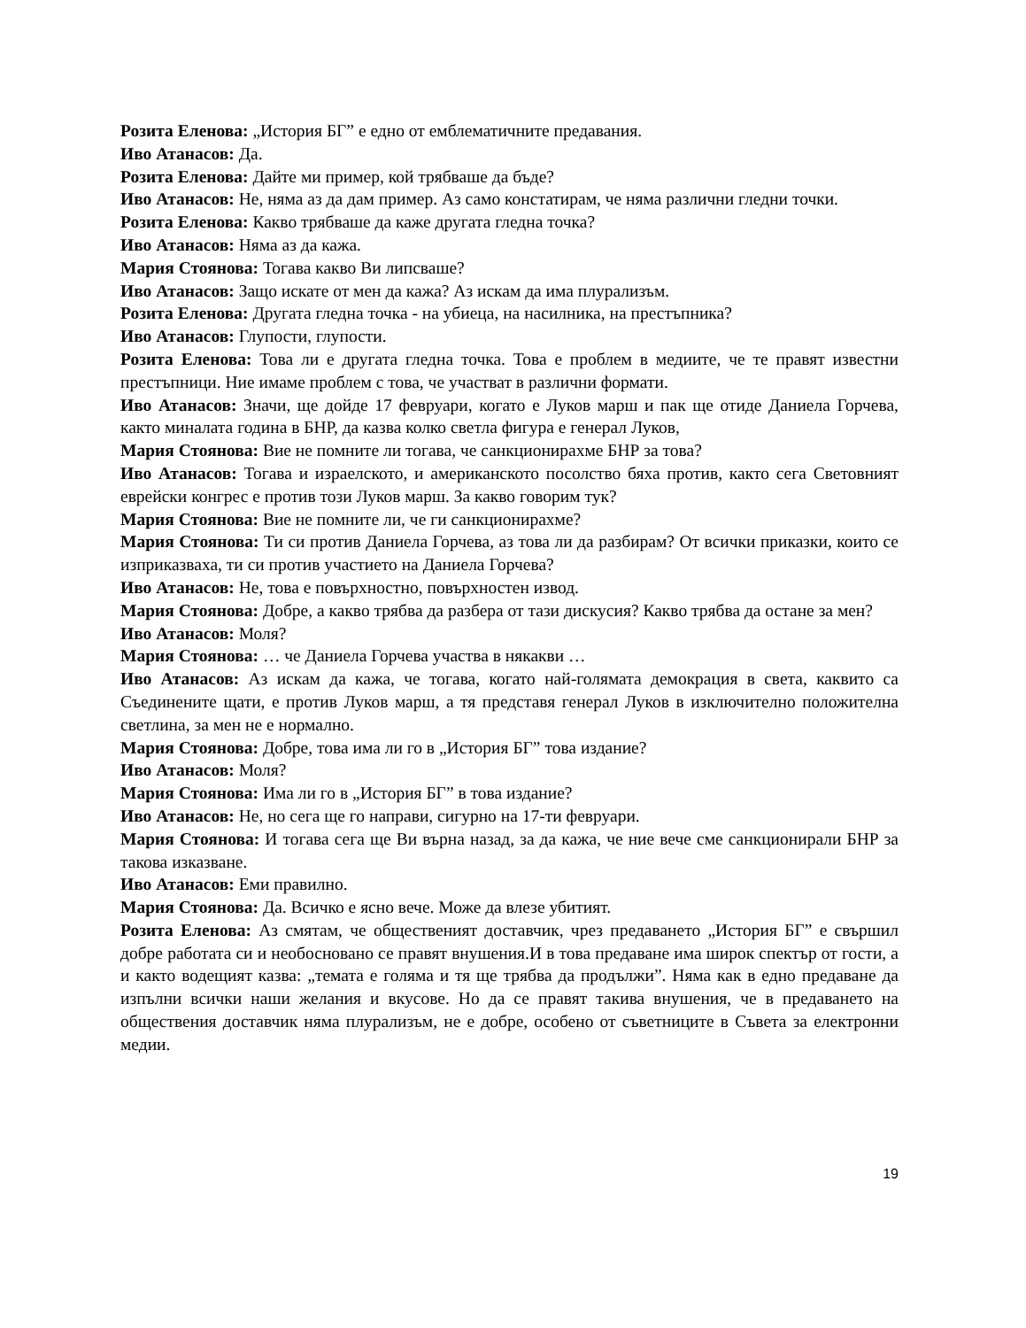Розита Еленова: „История БГ” е едно от емблематичните предавания.
Иво Атанасов: Да.
Розита Еленова: Дайте ми пример, кой трябваше да бъде?
Иво Атанасов: Не, няма аз да дам пример. Аз само констатирам, че няма различни гледни точки.
Розита Еленова: Какво трябваше да каже другата гледна точка?
Иво Атанасов: Няма аз да кажа.
Мария Стоянова: Тогава какво Ви липсваше?
Иво Атанасов: Защо искате от мен да кажа? Аз искам да има плурализъм.
Розита Еленова: Другата гледна точка - на убиеца, на насилника, на престъпника?
Иво Атанасов: Глупости, глупости.
Розита Еленова: Това ли е другата гледна точка. Това е проблем в медиите, че те правят известни престъпници. Ние имаме проблем с това, че участват в различни формати.
Иво Атанасов: Значи, ще дойде 17 февруари, когато е Луков марш и пак ще отиде Даниела Горчева, както миналата година в БНР, да казва колко светла фигура е генерал Луков,
Мария Стоянова: Вие не помните ли тогава, че санкционирахме БНР за това?
Иво Атанасов: Тогава и израелското, и американското посолство бяха против, както сега Световният еврейски конгрес е против този Луков марш. За какво говорим тук?
Мария Стоянова: Вие не помните ли, че ги санкционирахме?
Мария Стоянова: Ти си против Даниела Горчева, аз това ли да разбирам? От всички приказки, които се изприказваха, ти си против участието на Даниела Горчева?
Иво Атанасов: Не, това е повърхностно, повърхностен извод.
Мария Стоянова: Добре, а какво трябва да разбера от тази дискусия? Какво трябва да остане за мен?
Иво Атанасов: Моля?
Мария Стоянова: … че Даниела Горчева участва в някакви …
Иво Атанасов: Аз искам да кажа, че тогава, когато най-голямата демокрация в света, каквито са Съединените щати, е против Луков марш, а тя представя генерал Луков в изключително положителна светлина, за мен не е нормално.
Мария Стоянова: Добре, това има ли го в „История БГ” това издание?
Иво Атанасов: Моля?
Мария Стоянова: Има ли го в „История БГ” в това издание?
Иво Атанасов: Не, но сега ще го направи, сигурно на 17-ти февруари.
Мария Стоянова: И тогава сега ще Ви върна назад, за да кажа, че ние вече сме санкционирали БНР за такова изказване.
Иво Атанасов: Еми правилно.
Мария Стоянова: Да. Всичко е ясно вече. Може да влезе убитият.
Розита Еленова: Аз смятам, че общественият доставчик, чрез предаването „История БГ” е свършил добре работата си и необосновано се правят внушения.И в това предаване има широк спектър от гости, а и както водещият казва: „темата е голяма и тя ще трябва да продължи”. Няма как в едно предаване да изпълни всички наши желания и вкусове. Но да се правят такива внушения, че в предаването на обществения доставчик няма плурализъм, не е добре, особено от съветниците в Съвета за електронни медии.
19